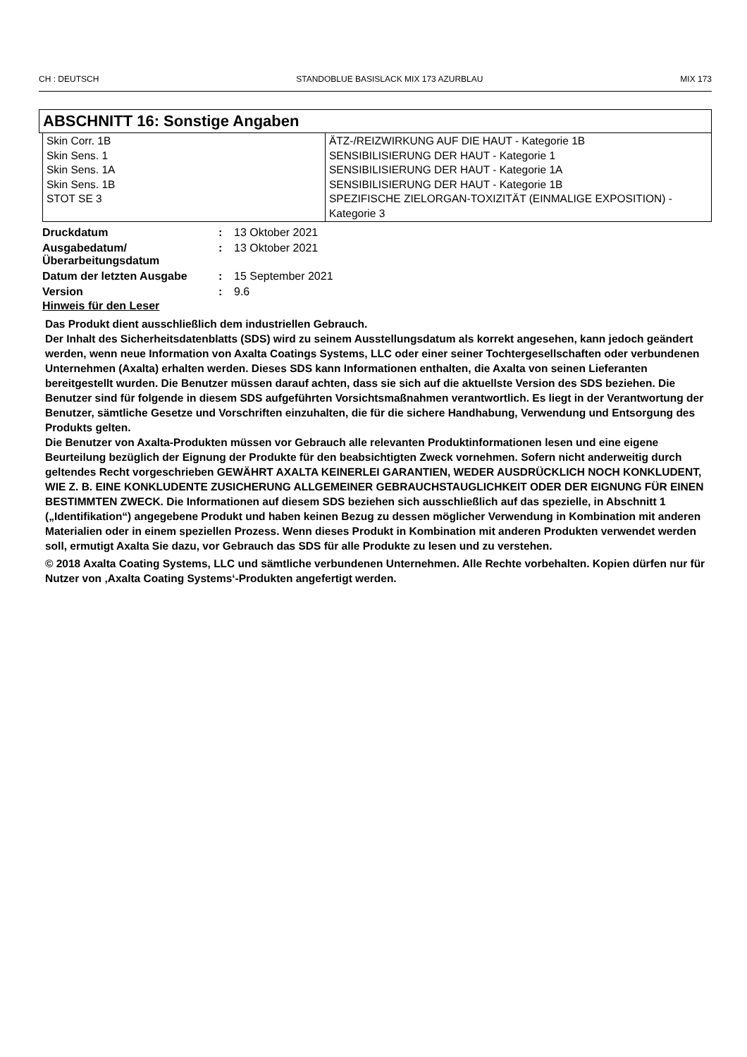CH : DEUTSCH STANDOBLUE BASISLACK MIX 173 AZURBLAU MIX 173
ABSCHNITT 16: Sonstige Angaben
| Skin Corr. 1B Skin Sens. 1 Skin Sens. 1A Skin Sens. 1B STOT SE 3 | ÄTZ-/REIZWIRKUNG AUF DIE HAUT - Kategorie 1B SENSIBILISIERUNG DER HAUT - Kategorie 1 SENSIBILISIERUNG DER HAUT - Kategorie 1A SENSIBILISIERUNG DER HAUT - Kategorie 1B SPEZIFISCHE ZIELORGAN-TOXIZITÄT (EINMALIGE EXPOSITION) - Kategorie 3 |
| Druckdatum | : | 13 Oktober 2021 |
| Ausgabedatum/ Überarbeitungsdatum | : | 13 Oktober 2021 |
| Datum der letzten Ausgabe | : | 15 September 2021 |
| Version | : | 9.6 |
Hinweis für den Leser
Das Produkt dient ausschließlich dem industriellen Gebrauch.
Der Inhalt des Sicherheitsdatenblatts (SDS) wird zu seinem Ausstellungsdatum als korrekt angesehen, kann jedoch geändert werden, wenn neue Information von Axalta Coatings Systems, LLC oder einer seiner Tochtergesellschaften oder verbundenen Unternehmen (Axalta) erhalten werden. Dieses SDS kann Informationen enthalten, die Axalta von seinen Lieferanten bereitgestellt wurden. Die Benutzer müssen darauf achten, dass sie sich auf die aktuellste Version des SDS beziehen. Die Benutzer sind für folgende in diesem SDS aufgeführten Vorsichtsmaßnahmen verantwortlich. Es liegt in der Verantwortung der Benutzer, sämtliche Gesetze und Vorschriften einzuhalten, die für die sichere Handhabung, Verwendung und Entsorgung des Produkts gelten.
Die Benutzer von Axalta-Produkten müssen vor Gebrauch alle relevanten Produktinformationen lesen und eine eigene Beurteilung bezüglich der Eignung der Produkte für den beabsichtigten Zweck vornehmen. Sofern nicht anderweitig durch geltendes Recht vorgeschrieben GEWÄHRT AXALTA KEINERLEI GARANTIEN, WEDER AUSDRÜCKLICH NOCH KONKLUDENT, WIE Z. B. EINE KONKLUDENTE ZUSICHERUNG ALLGEMEINER GEBRAUCHSTAUGLICHKEIT ODER DER EIGNUNG FÜR EINEN BESTIMMTEN ZWECK. Die Informationen auf diesem SDS beziehen sich ausschließlich auf das spezielle, in Abschnitt 1 („Identifikation“) angegebene Produkt und haben keinen Bezug zu dessen möglicher Verwendung in Kombination mit anderen Materialien oder in einem speziellen Prozess. Wenn dieses Produkt in Kombination mit anderen Produkten verwendet werden soll, ermutigt Axalta Sie dazu, vor Gebrauch das SDS für alle Produkte zu lesen und zu verstehen.
© 2018 Axalta Coating Systems, LLC und sämtliche verbundenen Unternehmen. Alle Rechte vorbehalten. Kopien dürfen nur für Nutzer von ‚Axalta Coating Systems‘-Produkten angefertigt werden.